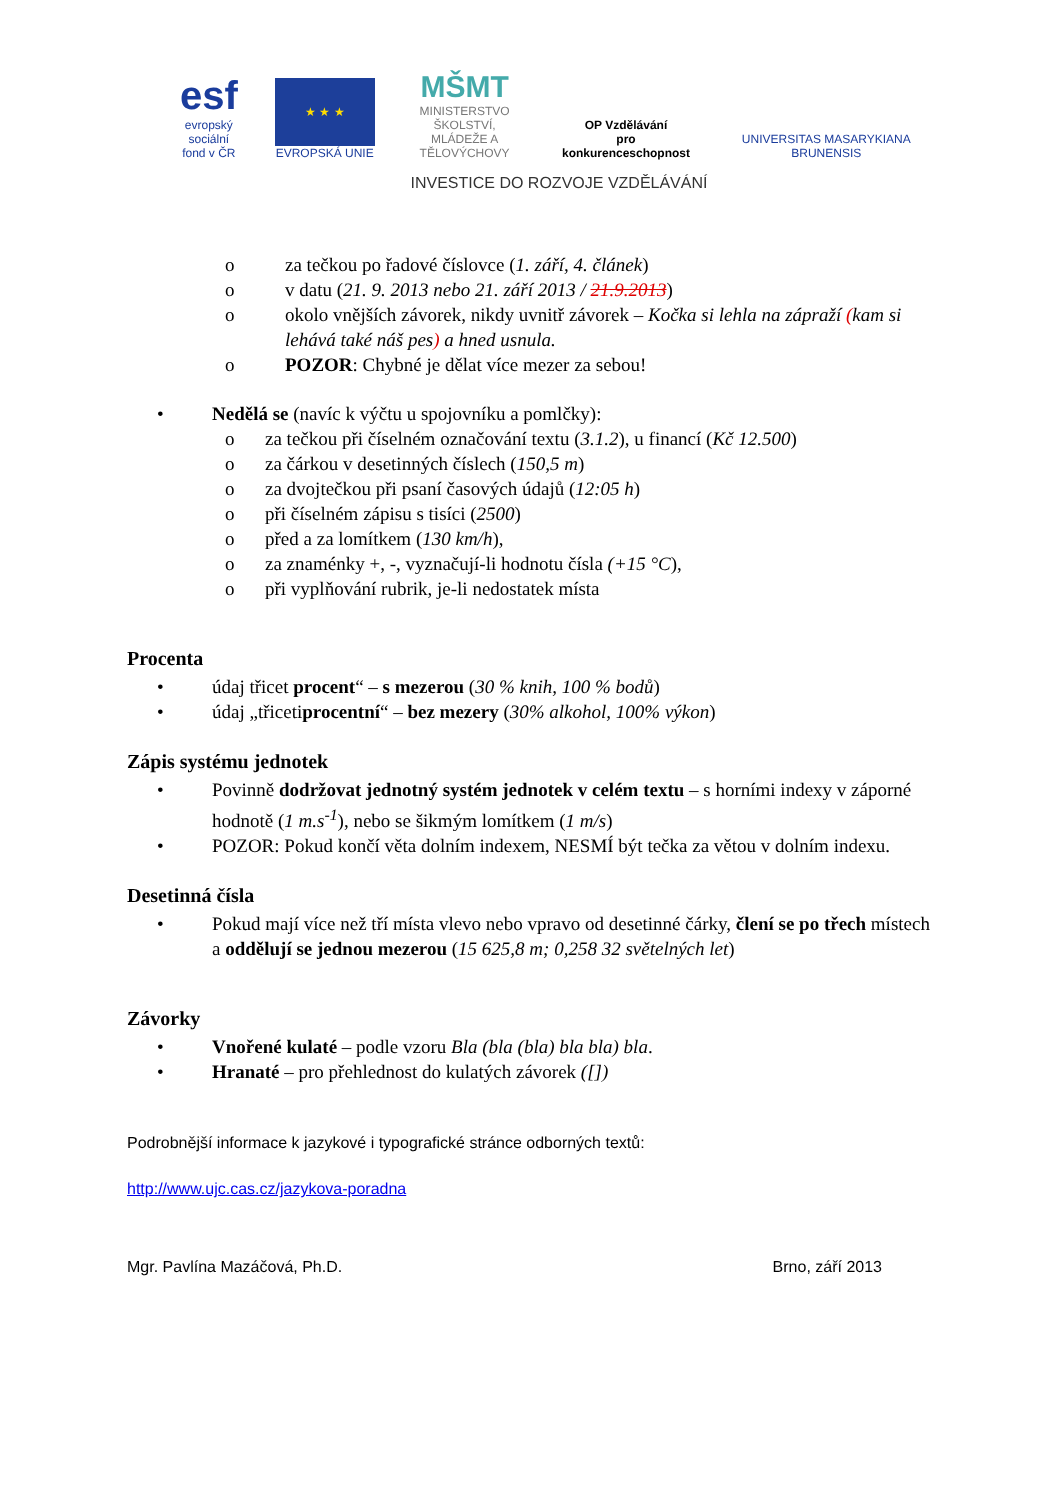esf evropský
sociální
fond v ČR
★ ★ ★
EVROPSKÁ UNIE
MŠMT
MINISTERSTVO ŠKOLSTVÍ,
MLÁDEŽE A TĚLOVÝCHOVY
OP Vzdělávání
pro konkurenceschopnost
UNIVERSITAS MASARYKIANA BRUNENSIS
INVESTICE DO ROZVOJE VZDĚLÁVÁNÍ
o za tečkou po řadové číslovce (1. září, 4. článek)
o v datu (21. 9. 2013 nebo 21. září 2013 / 21.9.2013)
o okolo vnějších závorek, nikdy uvnitř závorek – Kočka si lehla na zápraží (kam si lehává také náš pes) a hned usnula.
o POZOR: Chybné je dělat více mezer za sebou!
• Nedělá se (navíc k výčtu u spojovníku a pomlčky):
o za tečkou při číselném označování textu (3.1.2), u financí (Kč 12.500)
o za čárkou v desetinných číslech (150,5 m)
o za dvojtečkou při psaní časových údajů (12:05 h)
o při číselném zápisu s tisíci (2500)
o před a za lomítkem (130 km/h),
o za znaménky +, -, vyznačují-li hodnotu čísla (+15 °C),
o při vyplňování rubrik, je-li nedostatek místa
Procenta
• údaj třicet procent“ – s mezerou (30 % knih, 100 % bodů)
• údaj „třicetiprocentní“ – bez mezery (30% alkohol, 100% výkon)
Zápis systému jednotek
• Povinně dodržovat jednotný systém jednotek v celém textu – s horními indexy v záporné hodnotě (1 m.s<sup>-1</sup>), nebo se šikmým lomítkem (1 m/s)
• POZOR: Pokud končí věta dolním indexem, NESMÍ být tečka za větou v dolním indexu.
Desetinná čísla
• Pokud mají více než tří místa vlevo nebo vpravo od desetinné čárky, člení se po třech místech a oddělují se jednou mezerou (15 625,8 m; 0,258 32 světelných let)
Závorky
• Vnořené kulaté – podle vzoru Bla (bla (bla) bla bla) bla.
• Hranaté – pro přehlednost do kulatých závorek ([])
Podrobnější informace k jazykové i typografické stránce odborných textů:
http://www.ujc.cas.cz/jazykova-poradna
Mgr. Pavlína Mazáčová, Ph.D. Brno, září 2013